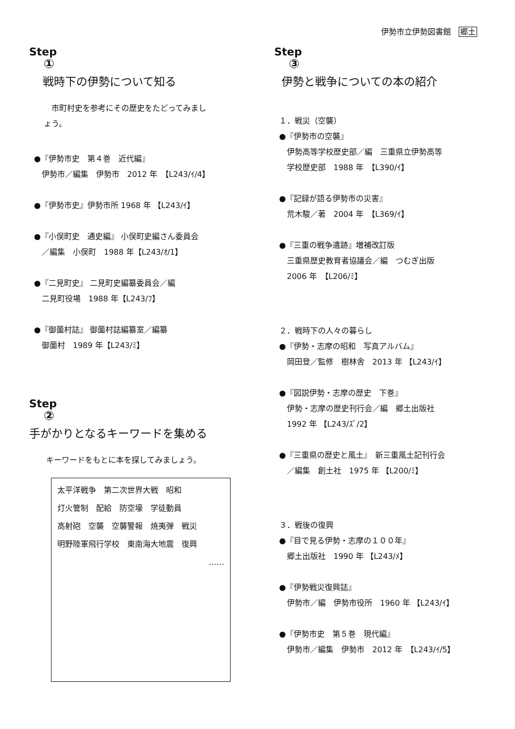伊勢市立伊勢図書館　郷土
Step
①
戦時下の伊勢について知る
　市町村史を参考にその歴史をたどってみまし
ょう。
●『伊勢市史　第４巻　近代編』
伊勢市／編集　伊勢市　2012 年　【L243/ｲ/4】
●『伊勢市史』伊勢市所 1968 年 【L243/ｲ】
●『小俣町史　通史編』 小俣町史編さん委員会
／編集　小俣町　1988 年【L243/ｵ/1】
●『二見町史』 二見町史編纂委員会／編
二見町役場　1988 年【L243/ﾌ】
●『御薗村誌』 御薗村誌編纂室／編纂
御薗村　1989 年【L243/ﾐ】
Step
②
手がかりとなるキーワードを集める
キーワードをもとに本を探してみましょう。
太平洋戦争　第二次世界大戦　昭和
灯火管制　配給　防空壕　学徒動員
高射砲　空襲　空襲警報　焼夷弾　戦災
明野陸軍飛行学校　東南海大地震　復興
……
Step
③
伊勢と戦争についての本の紹介
１．戦災（空襲）
●『伊勢市の空襲』
伊勢高等学校歴史部／編　三重県立伊勢高等
学校歴史部　1988 年　【L390/ｲ】
●『記録が語る伊勢市の災害』
荒木駿／著　2004 年　【L369/ｲ】
●『三重の戦争遺跡』増補改訂版
三重県歴史教育者協議会／編　つむぎ出版
2006 年　【L206/ﾐ】
２．戦時下の人々の暮らし
●『伊勢・志摩の昭和　写真アルバム』
岡田登／監修　樹林舎　2013 年 【L243/ｲ】
●『図説伊勢・志摩の歴史　下巻』
伊勢・志摩の歴史刊行会／編　郷土出版社
1992 年 【L243/ｽﾞ/2】
●『三重県の歴史と風土』　新三重風土記刊行会
／編集　創土社　1975 年 【L200/ﾐ】
３．戦後の復興
●『目で見る伊勢・志摩の１００年』
郷土出版社　1990 年 【L243/ﾒ】
●『伊勢戦災復興誌』
伊勢市／編　伊勢市役所　1960 年 【L243/ｲ】
●『伊勢市史　第５巻　現代編』
伊勢市／編集　伊勢市　2012 年　【L243/ｲ/5】